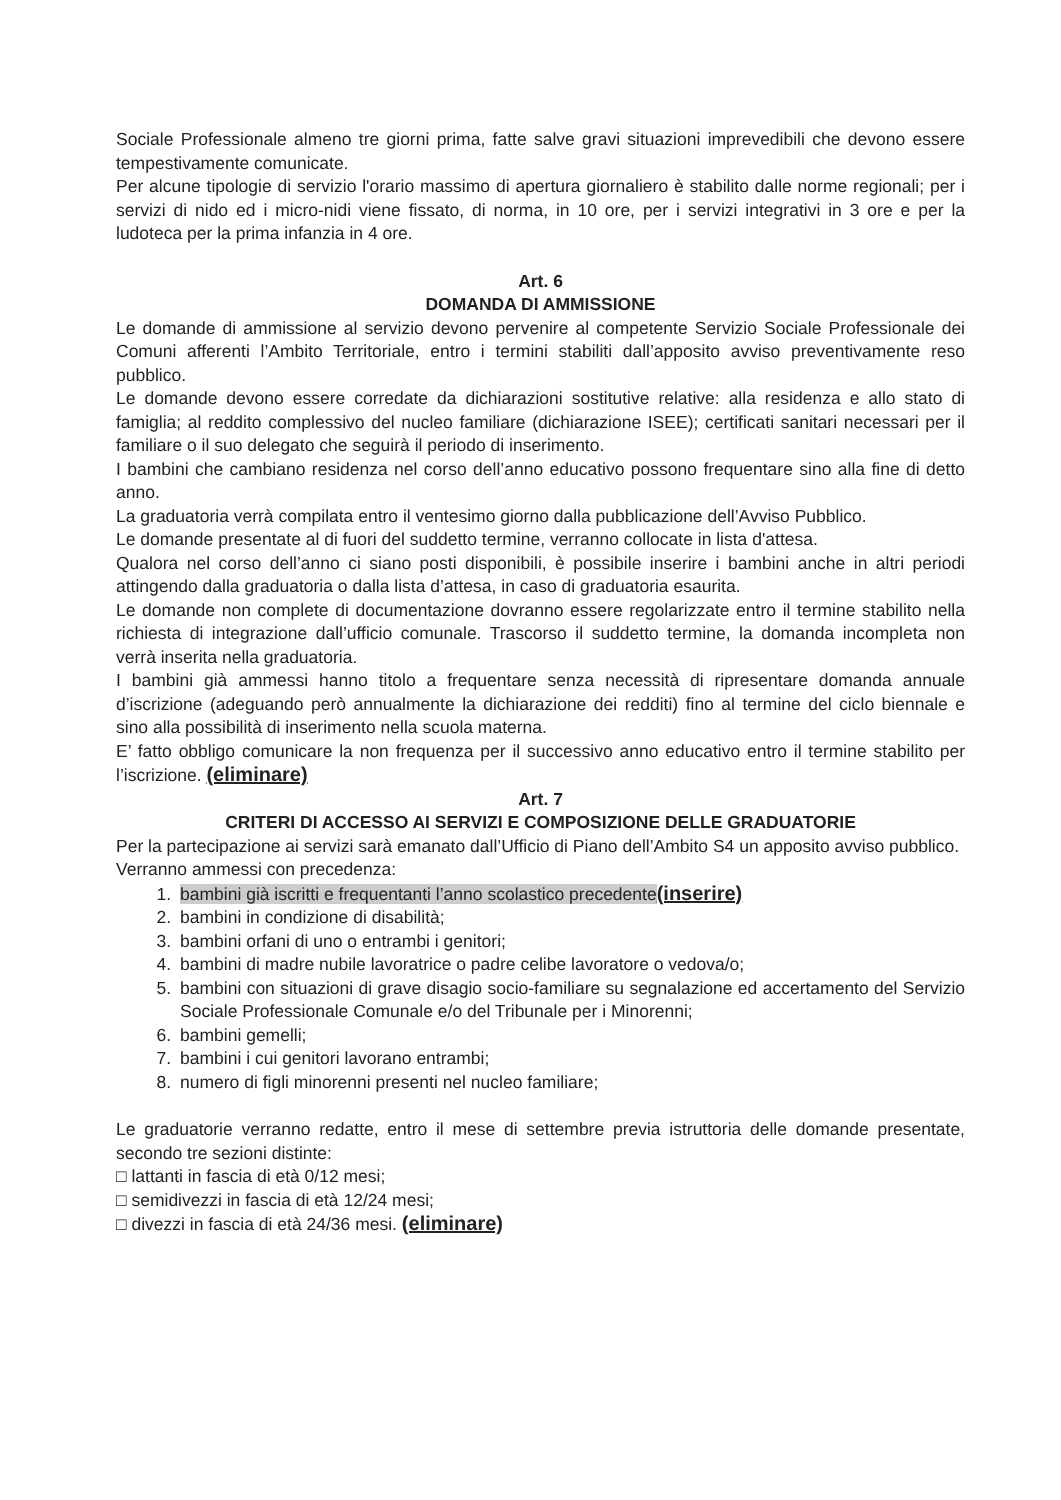Sociale Professionale almeno tre giorni prima, fatte salve gravi situazioni imprevedibili che devono essere tempestivamente comunicate.
Per alcune tipologie di servizio l'orario massimo di apertura giornaliero è stabilito dalle norme regionali; per i servizi di nido ed i micro-nidi viene fissato, di norma, in 10 ore, per i servizi integrativi in 3 ore e per la ludoteca per la prima infanzia in 4 ore.
Art. 6
DOMANDA DI AMMISSIONE
Le domande di ammissione al servizio devono pervenire al competente Servizio Sociale Professionale dei Comuni afferenti l’Ambito Territoriale, entro i termini stabiliti dall’apposito avviso preventivamente reso pubblico.
Le domande devono essere corredate da dichiarazioni sostitutive relative: alla residenza e allo stato di famiglia; al reddito complessivo del nucleo familiare (dichiarazione ISEE); certificati sanitari necessari per il familiare o il suo delegato che seguirà il periodo di inserimento.
I bambini che cambiano residenza nel corso dell’anno educativo possono frequentare sino alla fine di detto anno.
La graduatoria verrà compilata entro il ventesimo giorno dalla pubblicazione dell’Avviso Pubblico.
Le domande presentate al di fuori del suddetto termine, verranno collocate in lista d'attesa.
Qualora nel corso dell’anno ci siano posti disponibili, è possibile inserire i bambini anche in altri periodi attingendo dalla graduatoria o dalla lista d’attesa, in caso di graduatoria esaurita.
Le domande non complete di documentazione dovranno essere regolarizzate entro il termine stabilito nella richiesta di integrazione dall’ufficio comunale. Trascorso il suddetto termine, la domanda incompleta non verrà inserita nella graduatoria.
I bambini già ammessi hanno titolo a frequentare senza necessità di ripresentare domanda annuale d’iscrizione (adeguando però annualmente la dichiarazione dei redditi) fino al termine del ciclo biennale e sino alla possibilità di inserimento nella scuola materna.
E’ fatto obbligo comunicare la non frequenza per il successivo anno educativo entro il termine stabilito per l’iscrizione. (eliminare)
Art. 7
CRITERI DI ACCESSO AI SERVIZI E COMPOSIZIONE DELLE GRADUATORIE
Per la partecipazione ai servizi sarà emanato dall’Ufficio di Piano dell’Ambito S4 un apposito avviso pubblico.
Verranno ammessi con precedenza:
1. bambini già iscritti e frequentanti l’anno scolastico precedente(inserire)
2. bambini in condizione di disabilità;
3. bambini orfani di uno o entrambi i genitori;
4. bambini di madre nubile lavoratrice o padre celibe lavoratore o vedova/o;
5. bambini con situazioni di grave disagio socio-familiare su segnalazione ed accertamento del Servizio Sociale Professionale Comunale e/o del Tribunale per i Minorenni;
6. bambini gemelli;
7. bambini i cui genitori lavorano entrambi;
8. numero di figli minorenni presenti nel nucleo familiare;
Le graduatorie verranno redatte, entro il mese di settembre previa istruttoria delle domande presentate, secondo tre sezioni distinte:
□ lattanti in fascia di età 0/12 mesi;
□ semidivezzi in fascia di età 12/24 mesi;
□ divezzi in fascia di età 24/36 mesi. (eliminare)